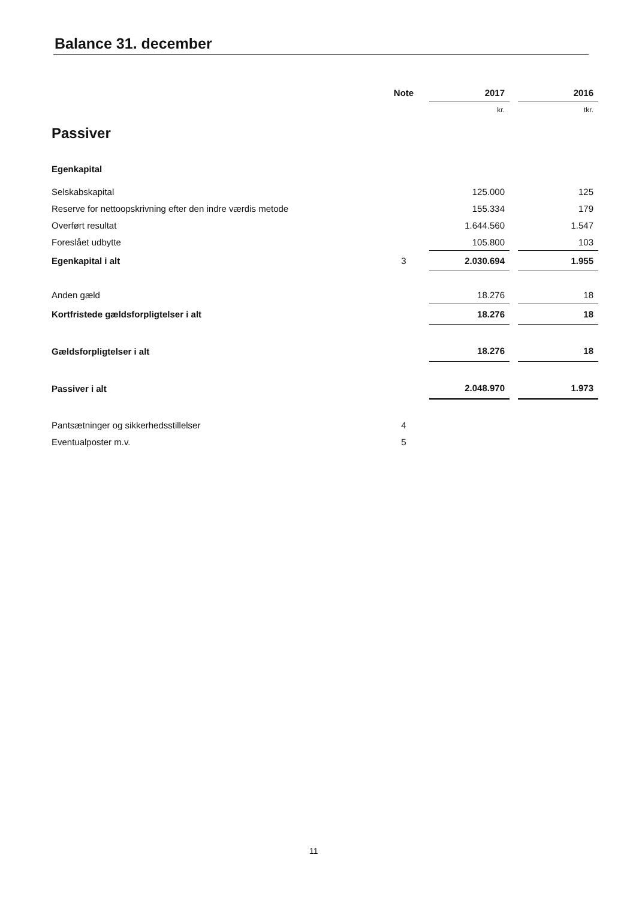Balance 31. december
| | Note | 2017 | | 2016 |
| --- | --- | --- | --- | --- |
| | | kr. | | tkr. |
| Passiver | | | | |
| Egenkapital | | | | |
| Selskabskapital | | 125.000 | | 125 |
| Reserve for nettoopskrivning efter den indre værdis metode | | 155.334 | | 179 |
| Overført resultat | | 1.644.560 | | 1.547 |
| Foreslået udbytte | | 105.800 | | 103 |
| Egenkapital i alt | 3 | 2.030.694 | | 1.955 |
| Anden gæld | | 18.276 | | 18 |
| Kortfristede gældsforpligtelser i alt | | 18.276 | | 18 |
| Gældsforpligtelser i alt | | 18.276 | | 18 |
| Passiver i alt | | 2.048.970 | | 1.973 |
| Pantsætninger og sikkerhedsstillelser | 4 | | | |
| Eventualposter m.v. | 5 | | | |
11